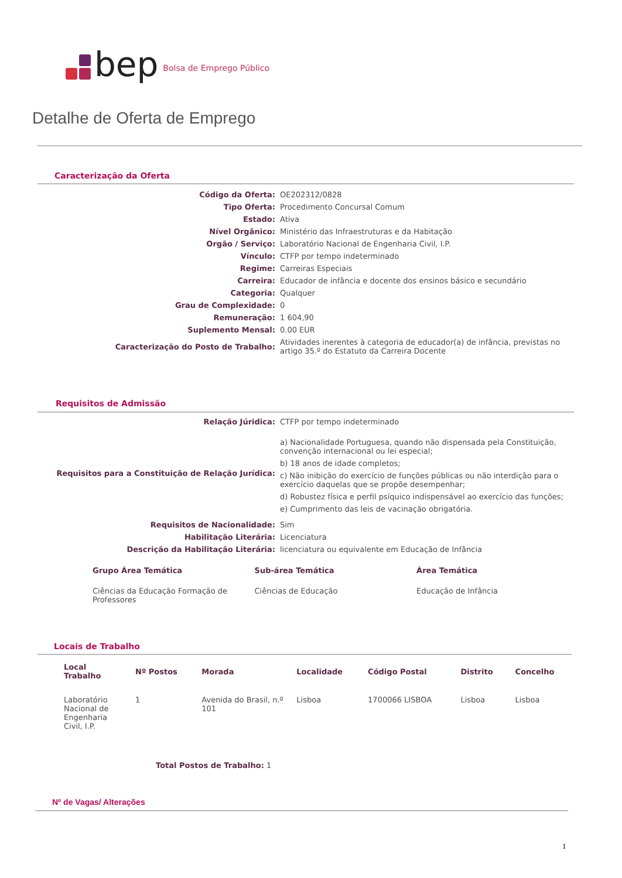bep
Bolsa de Emprego Público
Detalhe de Oferta de Emprego
Caracterização da Oferta
| Código da Oferta: | OE202312/0828 |
| Tipo Oferta: | Procedimento Concursal Comum |
| Estado: | Ativa |
| Nível Orgânico: | Ministério das Infraestruturas e da Habitação |
| Orgão / Serviço: | Laboratório Nacional de Engenharia Civil, I.P. |
| Vínculo: | CTFP por tempo indeterminado |
| Regime: | Carreiras Especiais |
| Carreira: | Educador de infância e docente dos ensinos básico e secundário |
| Categoria: | Qualquer |
| Grau de Complexidade: | 0 |
| Remuneração: | 1 604,90 |
| Suplemento Mensal: | 0.00 EUR |
| Caracterização do Posto de Trabalho: | Atividades inerentes à categoria de educador(a) de infância, previstas no artigo 35.º do Estatuto da Carreira Docente |
Requisitos de Admissão
| Relação Júridica: | CTFP por tempo indeterminado |
| Requisitos para a Constituição de Relação Jurídica: | a) Nacionalidade Portuguesa, quando não dispensada pela Constituição, convenção internacional ou lei especial; b) 18 anos de idade completos; c) Não inibição do exercício de funções públicas ou não interdição para o exercício daquelas que se propõe desempenhar; d) Robustez física e perfil psíquico indispensável ao exercício das funções; e) Cumprimento das leis de vacinação obrigatória. |
| Requisitos de Nacionalidade: | Sim |
| Habilitação Literária: | Licenciatura |
| Descrição da Habilitação Literária: | licenciatura ou equivalente em Educação de Infância |
| Grupo Área Temática | Sub-área Temática | Área Temática |
| --- | --- | --- |
| Ciências da Educação Formação de Professores | Ciências de Educação | Educação de Infância |
Locais de Trabalho
| Local Trabalho | Nº Postos | Morada | Localidade | Código Postal | Distrito | Concelho |
| --- | --- | --- | --- | --- | --- | --- |
| Laboratório Nacional de Engenharia Civil, I.P. | 1 | Avenida do Brasil, n.º 101 | Lisboa | 1700066 LISBOA | Lisboa | Lisboa |
Total Postos de Trabalho: 1
Nº de Vagas/ Alterações
1